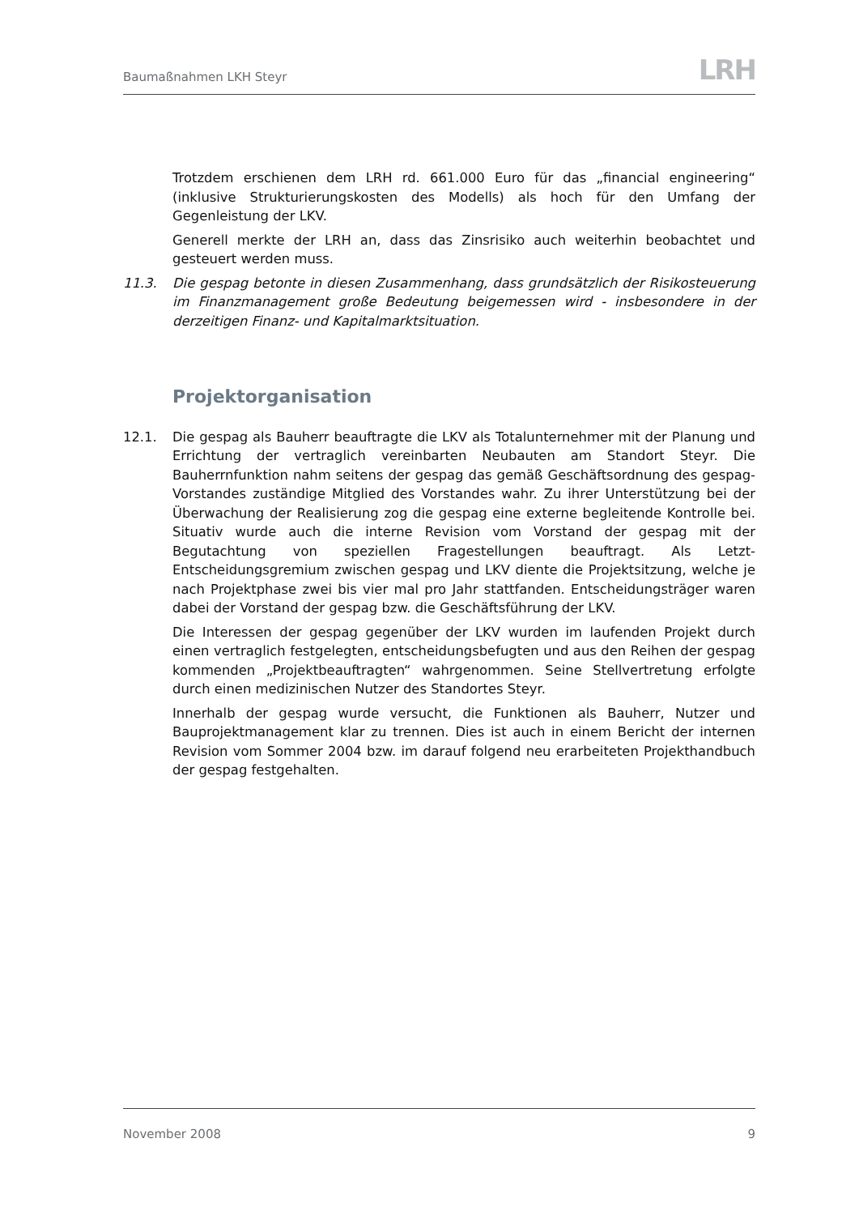Baumaßnahmen LKH Steyr
LRH
Trotzdem erschienen dem LRH rd. 661.000 Euro für das „financial engineering“ (inklusive Strukturierungskosten des Modells) als hoch für den Umfang der Gegenleistung der LKV.
Generell merkte der LRH an, dass das Zinsrisiko auch weiterhin beobachtet und gesteuert werden muss.
11.3. Die gespag betonte in diesen Zusammenhang, dass grundsätzlich der Risikosteuerung im Finanzmanagement große Bedeutung beigemessen wird - insbesondere in der derzeitigen Finanz- und Kapitalmarktsituation.
Projektorganisation
12.1. Die gespag als Bauherr beauftragte die LKV als Totalunternehmer mit der Planung und Errichtung der vertraglich vereinbarten Neubauten am Standort Steyr. Die Bauherrnfunktion nahm seitens der gespag das gemäß Geschäftsordnung des gespag-Vorstandes zuständige Mitglied des Vorstandes wahr. Zu ihrer Unterstützung bei der Überwachung der Realisierung zog die gespag eine externe begleitende Kontrolle bei. Situativ wurde auch die interne Revision vom Vorstand der gespag mit der Begutachtung von speziellen Fragestellungen beauftragt. Als Letzt-Entscheidungsgremium zwischen gespag und LKV diente die Projektsitzung, welche je nach Projektphase zwei bis vier mal pro Jahr stattfanden. Entscheidungsträger waren dabei der Vorstand der gespag bzw. die Geschäftsführung der LKV.
Die Interessen der gespag gegenüber der LKV wurden im laufenden Projekt durch einen vertraglich festgelegten, entscheidungsbefugten und aus den Reihen der gespag kommenden „Projektbeauftragten“ wahrgenommen. Seine Stellvertretung erfolgte durch einen medizinischen Nutzer des Standortes Steyr.
Innerhalb der gespag wurde versucht, die Funktionen als Bauherr, Nutzer und Bauprojektmanagement klar zu trennen. Dies ist auch in einem Bericht der internen Revision vom Sommer 2004 bzw. im darauf folgend neu erarbeiteten Projekthandbuch der gespag festgehalten.
November 2008 9